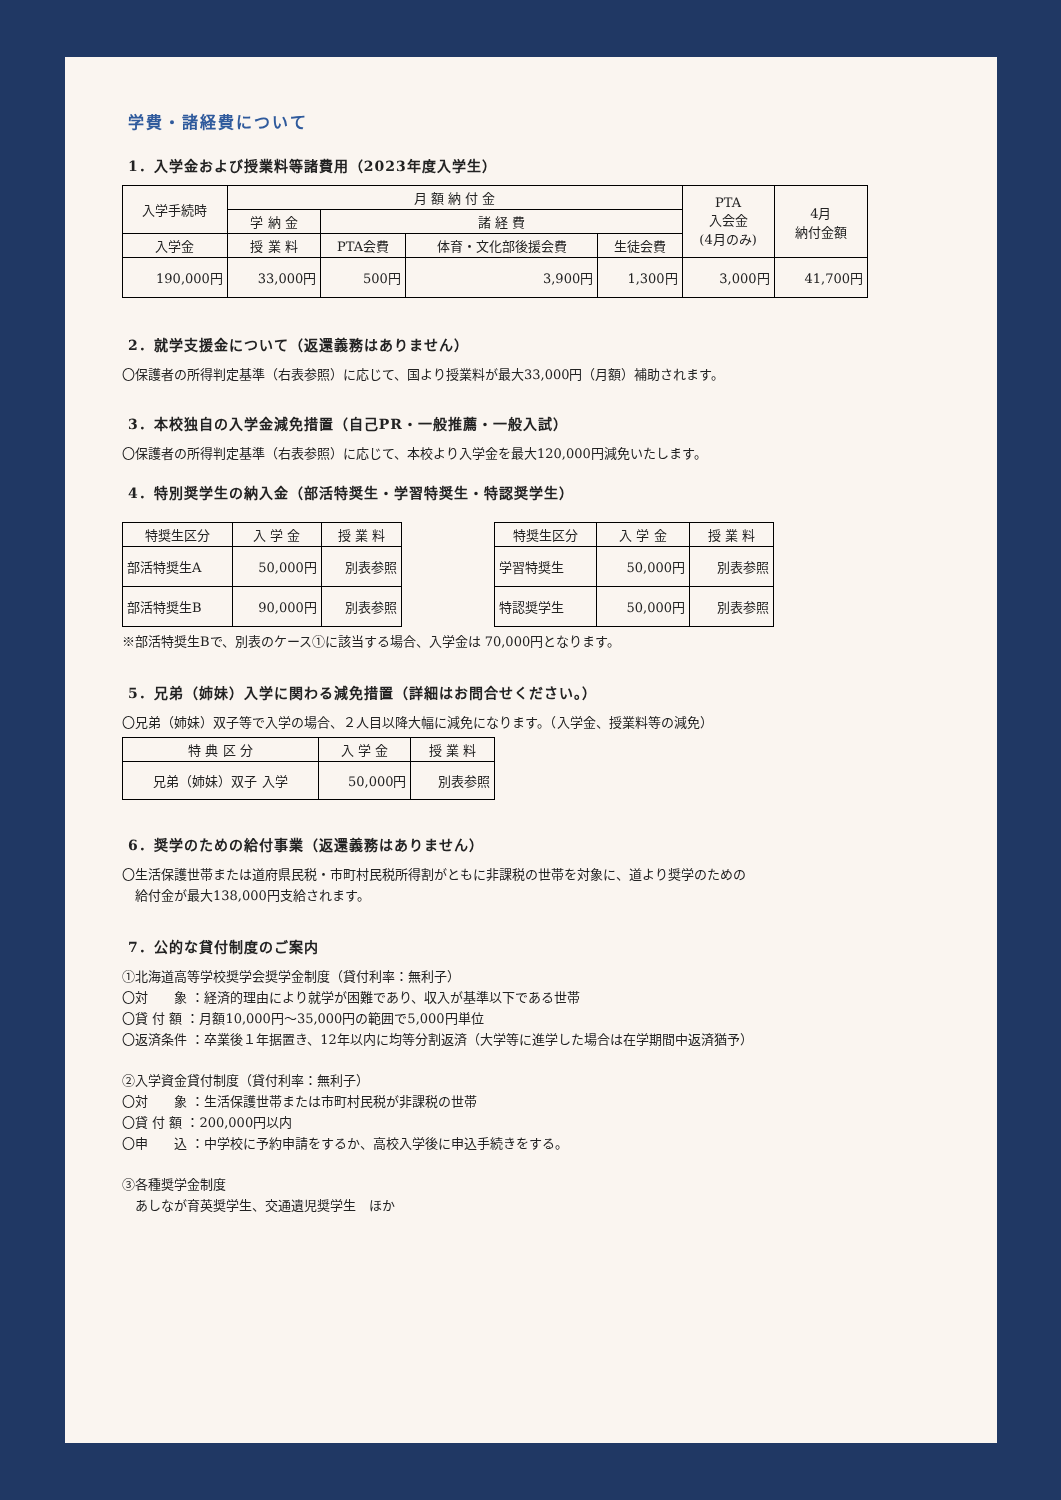学費・諸経費について
1．入学金および授業料等諸費用（2023年度入学生）
| 入学手続時 | 月 額 納 付 金 | | | | PTA 入会金 (4月のみ) | 4月 納付金額 |
| --- | --- | --- | --- | --- | --- | --- |
| | 学 納 金 | 諸 経 費 | | | | |
| 入学金 | 授 業 料 | PTA会費 | 体育・文化部後援会費 | 生徒会費 | | |
| 190,000円 | 33,000円 | 500円 | 3,900円 | 1,300円 | 3,000円 | 41,700円 |
2．就学支援金について（返還義務はありません）
〇保護者の所得判定基準（右表参照）に応じて、国より授業料が最大33,000円（月額）補助されます。
3．本校独自の入学金減免措置（自己PR・一般推薦・一般入試）
〇保護者の所得判定基準（右表参照）に応じて、本校より入学金を最大120,000円減免いたします。
4．特別奨学生の納入金（部活特奨生・学習特奨生・特認奨学生）
| 特奨生区分 | 入 学 金 | 授 業 料 |
| --- | --- | --- |
| 部活特奨生A | 50,000円 | 別表参照 |
| 部活特奨生B | 90,000円 | 別表参照 |
| 特奨生区分 | 入 学 金 | 授 業 料 |
| --- | --- | --- |
| 学習特奨生 | 50,000円 | 別表参照 |
| 特認奨学生 | 50,000円 | 別表参照 |
※部活特奨生Bで、別表のケース①に該当する場合、入学金は 70,000円となります。
5．兄弟（姉妹）入学に関わる減免措置（詳細はお問合せください。）
〇兄弟（姉妹）双子等で入学の場合、２人目以降大幅に減免になります。（入学金、授業料等の減免）
| 特 典 区 分 | 入 学 金 | 授 業 料 |
| --- | --- | --- |
| 兄弟（姉妹）双子 入学 | 50,000円 | 別表参照 |
6．奨学のための給付事業（返還義務はありません）
〇生活保護世帯または道府県民税・市町村民税所得割がともに非課税の世帯を対象に、道より奨学のための
　給付金が最大138,000円支給されます。
7．公的な貸付制度のご案内
①北海道高等学校奨学会奨学金制度（貸付利率：無利子）
〇対　　象 ：経済的理由により就学が困難であり、収入が基準以下である世帯
〇貸 付 額 ：月額10,000円～35,000円の範囲で5,000円単位
〇返済条件 ：卒業後１年据置き、12年以内に均等分割返済（大学等に進学した場合は在学期間中返済猶予）
②入学資金貸付制度（貸付利率：無利子）
〇対　　象 ：生活保護世帯または市町村民税が非課税の世帯
〇貸 付 額 ：200,000円以内
〇申　　込 ：中学校に予約申請をするか、高校入学後に申込手続きをする。
③各種奨学金制度
　あしなが育英奨学生、交通遺児奨学生　ほか